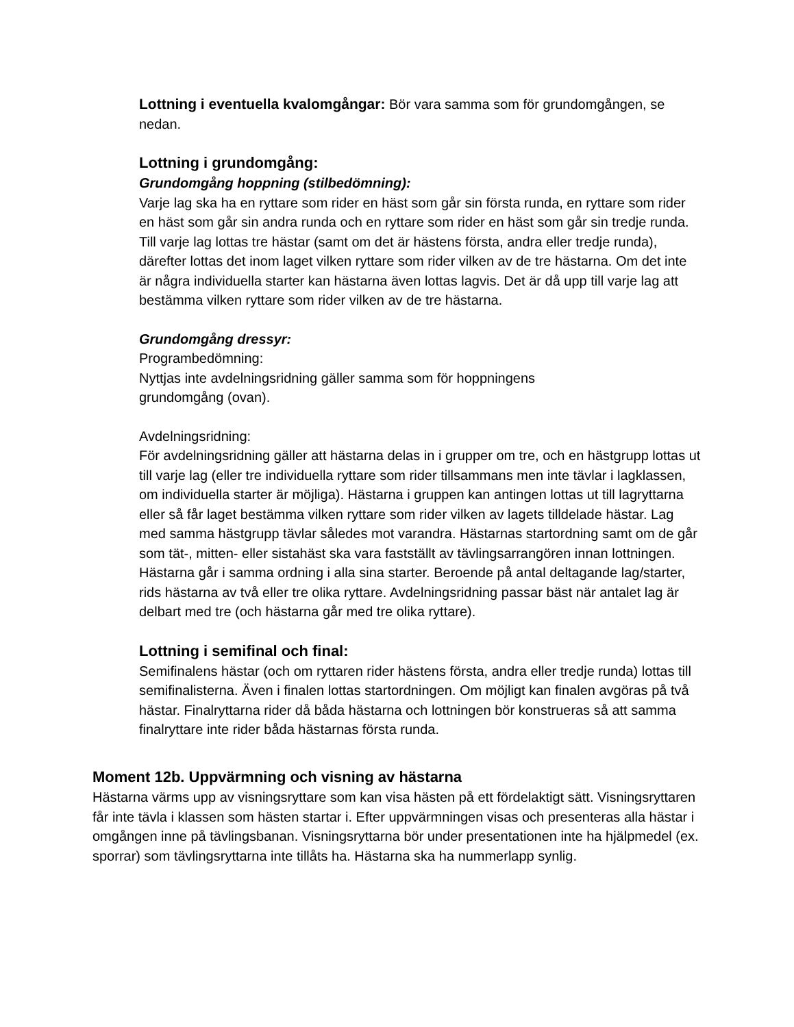Lottning i eventuella kvalomgångar: Bör vara samma som för grundomgången, se nedan.
Lottning i grundomgång:
Grundomgång hoppning (stilbedömning):
Varje lag ska ha en ryttare som rider en häst som går sin första runda, en ryttare som rider en häst som går sin andra runda och en ryttare som rider en häst som går sin tredje runda. Till varje lag lottas tre hästar (samt om det är hästens första, andra eller tredje runda), därefter lottas det inom laget vilken ryttare som rider vilken av de tre hästarna. Om det inte är några individuella starter kan hästarna även lottas lagvis. Det är då upp till varje lag att bestämma vilken ryttare som rider vilken av de tre hästarna.
Grundomgång dressyr:
Programbedömning:
Nyttjas inte avdelningsridning gäller samma som för hoppningens
grundomgång (ovan).
Avdelningsridning:
För avdelningsridning gäller att hästarna delas in i grupper om tre, och en hästgrupp lottas ut till varje lag (eller tre individuella ryttare som rider tillsammans men inte tävlar i lagklassen, om individuella starter är möjliga). Hästarna i gruppen kan antingen lottas ut till lagryttarna eller så får laget bestämma vilken ryttare som rider vilken av lagets tilldelade hästar. Lag med samma hästgrupp tävlar således mot varandra. Hästarnas startordning samt om de går som tät-, mitten- eller sistahäst ska vara fastställt av tävlingsarrangören innan lottningen. Hästarna går i samma ordning i alla sina starter. Beroende på antal deltagande lag/starter, rids hästarna av två eller tre olika ryttare. Avdelningsridning passar bäst när antalet lag är delbart med tre (och hästarna går med tre olika ryttare).
Lottning i semifinal och final:
Semifinalens hästar (och om ryttaren rider hästens första, andra eller tredje runda) lottas till semifinalisterna. Även i finalen lottas startordningen. Om möjligt kan finalen avgöras på två hästar. Finalryttarna rider då båda hästarna och lottningen bör konstrueras så att samma finalryttare inte rider båda hästarnas första runda.
Moment 12b. Uppvärmning och visning av hästarna
Hästarna värms upp av visningsryttare som kan visa hästen på ett fördelaktigt sätt. Visningsryttaren får inte tävla i klassen som hästen startar i. Efter uppvärmningen visas och presenteras alla hästar i omgången inne på tävlingsbanan. Visningsryttarna bör under presentationen inte ha hjälpmedel (ex. sporrar) som tävlingsryttarna inte tillåts ha. Hästarna ska ha nummerlapp synlig.